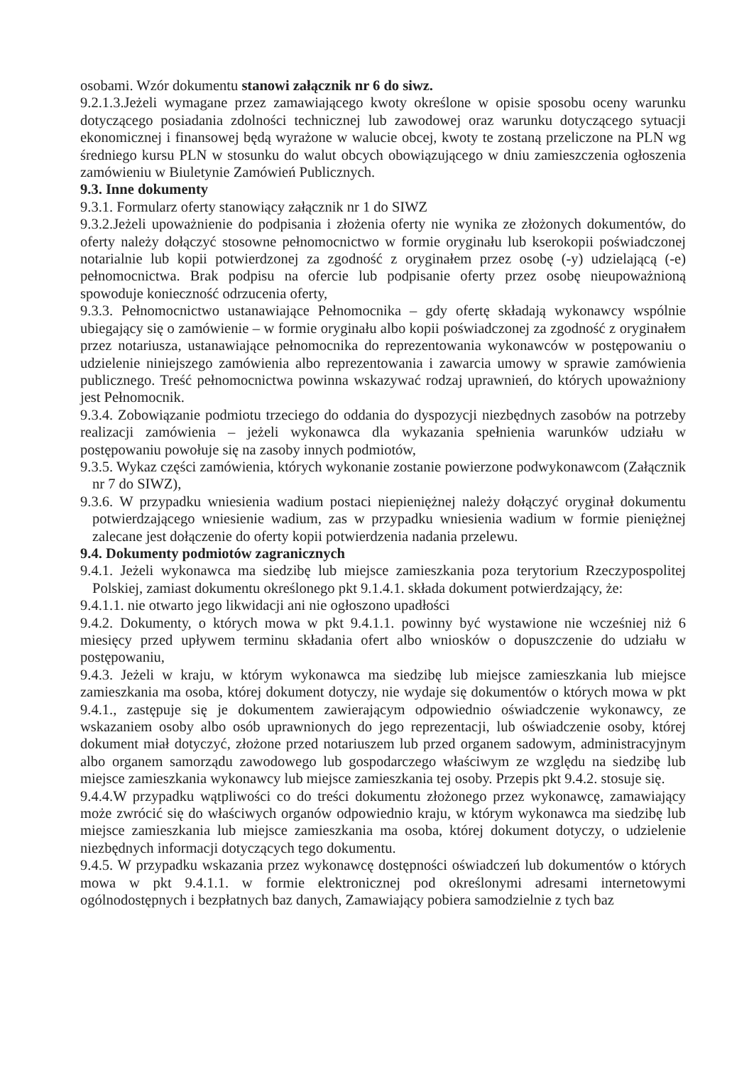osobami. Wzór dokumentu stanowi załącznik nr 6 do siwz.
9.2.1.3.Jeżeli wymagane przez zamawiającego kwoty określone w opisie sposobu oceny warunku dotyczącego posiadania zdolności technicznej lub zawodowej oraz warunku dotyczącego sytuacji ekonomicznej i finansowej będą wyrażone w walucie obcej, kwoty te zostaną przeliczone na PLN wg średniego kursu PLN w stosunku do walut obcych obowiązującego w dniu zamieszczenia ogłoszenia zamówieniu w Biuletynie Zamówień Publicznych.
9.3. Inne dokumenty
9.3.1. Formularz oferty stanowiący załącznik nr 1 do SIWZ
9.3.2.Jeżeli upoważnienie do podpisania i złożenia oferty nie wynika ze złożonych dokumentów, do oferty należy dołączyć stosowne pełnomocnictwo w formie oryginału lub kserokopii poświadczonej notarialnie lub kopii potwierdzonej za zgodność z oryginałem przez osobę (-y) udzielającą (-e) pełnomocnictwa. Brak podpisu na ofercie lub podpisanie oferty przez osobę nieupoważnioną spowoduje konieczność odrzucenia oferty,
9.3.3. Pełnomocnictwo ustanawiające Pełnomocnika – gdy ofertę składają wykonawcy wspólnie ubiegający się o zamówienie – w formie oryginału albo kopii poświadczonej za zgodność z oryginałem przez notariusza, ustanawiające pełnomocnika do reprezentowania wykonawców w postępowaniu o udzielenie niniejszego zamówienia albo reprezentowania i zawarcia umowy w sprawie zamówienia publicznego. Treść pełnomocnictwa powinna wskazywać rodzaj uprawnień, do których upoważniony jest Pełnomocnik.
9.3.4. Zobowiązanie podmiotu trzeciego do oddania do dyspozycji niezbędnych zasobów na potrzeby realizacji zamówienia – jeżeli wykonawca dla wykazania spełnienia warunków udziału w postępowaniu powołuje się na zasoby innych podmiotów,
9.3.5. Wykaz części zamówienia, których wykonanie zostanie powierzone podwykonawcom (Załącznik nr 7 do SIWZ),
9.3.6. W przypadku wniesienia wadium postaci niepieniężnej należy dołączyć oryginał dokumentu potwierdzającego wniesienie wadium, zas w przypadku wniesienia wadium w formie pieniężnej zalecane jest dołączenie do oferty kopii potwierdzenia nadania przelewu.
9.4. Dokumenty podmiotów zagranicznych
9.4.1. Jeżeli wykonawca ma siedzibę lub miejsce zamieszkania poza terytorium Rzeczypospolitej Polskiej, zamiast dokumentu określonego pkt 9.1.4.1. składa dokument potwierdzający, że:
9.4.1.1. nie otwarto jego likwidacji ani nie ogłoszono upadłości
9.4.2. Dokumenty, o których mowa w pkt 9.4.1.1. powinny być wystawione nie wcześniej niż 6 miesięcy przed upływem terminu składania ofert albo wniosków o dopuszczenie do udziału w postępowaniu,
9.4.3. Jeżeli w kraju, w którym wykonawca ma siedzibę lub miejsce zamieszkania lub miejsce zamieszkania ma osoba, której dokument dotyczy, nie wydaje się dokumentów o których mowa w pkt 9.4.1., zastępuje się je dokumentem zawierającym odpowiednio oświadczenie wykonawcy, ze wskazaniem osoby albo osób uprawnionych do jego reprezentacji, lub oświadczenie osoby, której dokument miał dotyczyć, złożone przed notariuszem lub przed organem sadowym, administracyjnym albo organem samorządu zawodowego lub gospodarczego właściwym ze względu na siedzibę lub miejsce zamieszkania wykonawcy lub miejsce zamieszkania tej osoby. Przepis pkt 9.4.2. stosuje się.
9.4.4.W przypadku wątpliwości co do treści dokumentu złożonego przez wykonawcę, zamawiający może zwrócić się do właściwych organów odpowiednio kraju, w którym wykonawca ma siedzibę lub miejsce zamieszkania lub miejsce zamieszkania ma osoba, której dokument dotyczy, o udzielenie niezbędnych informacji dotyczących tego dokumentu.
9.4.5. W przypadku wskazania przez wykonawcę dostępności oświadczeń lub dokumentów o których mowa w pkt 9.4.1.1. w formie elektronicznej pod określonymi adresami internetowymi ogólnodostępnych i bezpłatnych baz danych, Zamawiający pobiera samodzielnie z tych baz